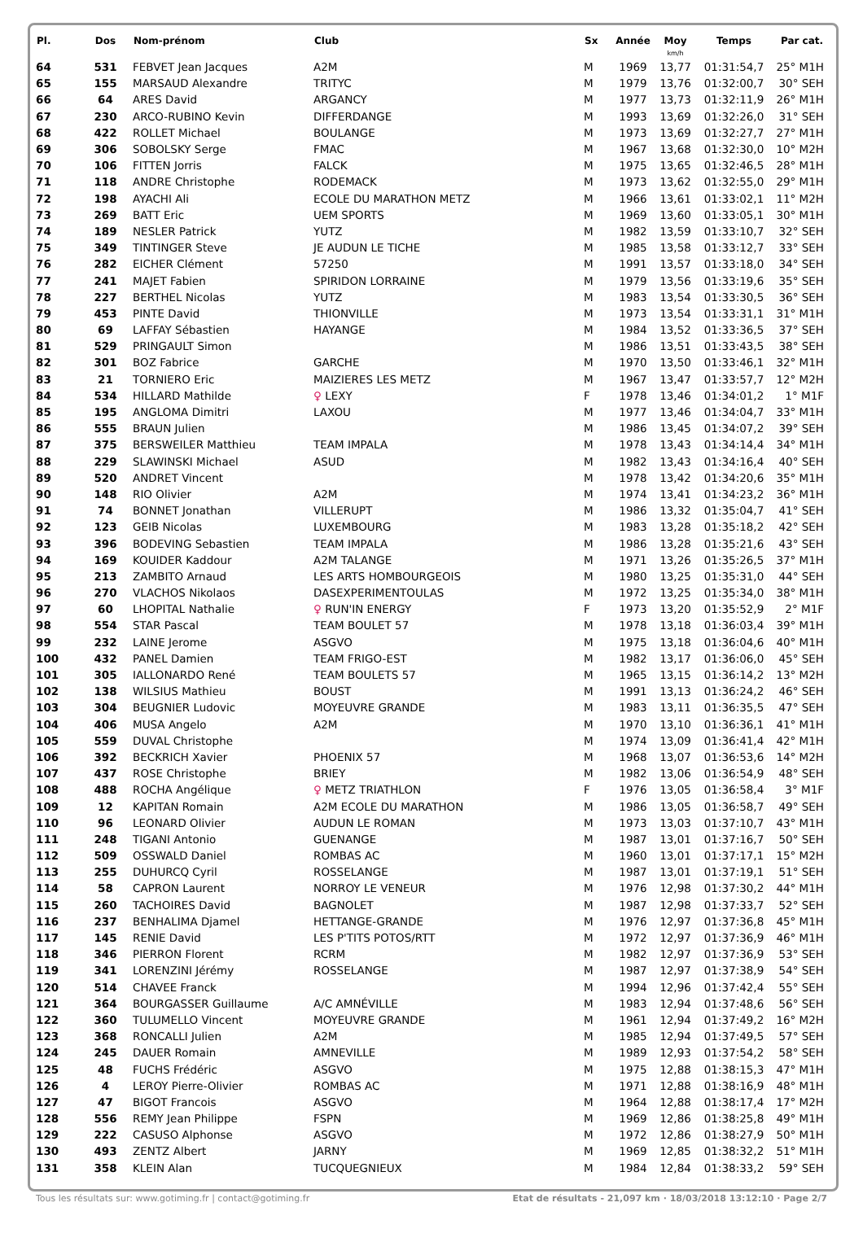| Pl. | Dos | Nom-prénom | Club | Sx | Année | Moy km/h | Temps | Par cat. |
| --- | --- | --- | --- | --- | --- | --- | --- | --- |
| 64 | 531 | FEBVET Jean Jacques | A2M | M | 1969 | 13,77 | 01:31:54,7 | 25° M1H |
| 65 | 155 | MARSAUD Alexandre | TRITYC | M | 1979 | 13,76 | 01:32:00,7 | 30° SEH |
| 66 | 64 | ARES David | ARGANCY | M | 1977 | 13,73 | 01:32:11,9 | 26° M1H |
| 67 | 230 | ARCO-RUBINO Kevin | DIFFERDANGE | M | 1993 | 13,69 | 01:32:26,0 | 31° SEH |
| 68 | 422 | ROLLET Michael | BOULANGE | M | 1973 | 13,69 | 01:32:27,7 | 27° M1H |
| 69 | 306 | SOBOLSKY Serge | FMAC | M | 1967 | 13,68 | 01:32:30,0 | 10° M2H |
| 70 | 106 | FITTEN Jorris | FALCK | M | 1975 | 13,65 | 01:32:46,5 | 28° M1H |
| 71 | 118 | ANDRE Christophe | RODEMACK | M | 1973 | 13,62 | 01:32:55,0 | 29° M1H |
| 72 | 198 | AYACHI Ali | ECOLE DU MARATHON METZ | M | 1966 | 13,61 | 01:33:02,1 | 11° M2H |
| 73 | 269 | BATT Eric | UEM SPORTS | M | 1969 | 13,60 | 01:33:05,1 | 30° M1H |
| 74 | 189 | NESLER Patrick | YUTZ | M | 1982 | 13,59 | 01:33:10,7 | 32° SEH |
| 75 | 349 | TINTINGER Steve | JE AUDUN LE TICHE | M | 1985 | 13,58 | 01:33:12,7 | 33° SEH |
| 76 | 282 | EICHER Clément | 57250 | M | 1991 | 13,57 | 01:33:18,0 | 34° SEH |
| 77 | 241 | MAJET Fabien | SPIRIDON LORRAINE | M | 1979 | 13,56 | 01:33:19,6 | 35° SEH |
| 78 | 227 | BERTHEL Nicolas | YUTZ | M | 1983 | 13,54 | 01:33:30,5 | 36° SEH |
| 79 | 453 | PINTE David | THIONVILLE | M | 1973 | 13,54 | 01:33:31,1 | 31° M1H |
| 80 | 69 | LAFFAY Sébastien | HAYANGE | M | 1984 | 13,52 | 01:33:36,5 | 37° SEH |
| 81 | 529 | PRINGAULT Simon | | M | 1986 | 13,51 | 01:33:43,5 | 38° SEH |
| 82 | 301 | BOZ Fabrice | GARCHE | M | 1970 | 13,50 | 01:33:46,1 | 32° M1H |
| 83 | 21 | TORNIERO Eric | MAIZIERES LES METZ | M | 1967 | 13,47 | 01:33:57,7 | 12° M2H |
| 84 | 534 | HILLARD Mathilde | ♀ LEXY | F | 1978 | 13,46 | 01:34:01,2 | 1° M1F |
| 85 | 195 | ANGLOMA Dimitri | LAXOU | M | 1977 | 13,46 | 01:34:04,7 | 33° M1H |
| 86 | 555 | BRAUN Julien | | M | 1986 | 13,45 | 01:34:07,2 | 39° SEH |
| 87 | 375 | BERSWEILER Matthieu | TEAM IMPALA | M | 1978 | 13,43 | 01:34:14,4 | 34° M1H |
| 88 | 229 | SLAWINSKI Michael | ASUD | M | 1982 | 13,43 | 01:34:16,4 | 40° SEH |
| 89 | 520 | ANDRET Vincent | | M | 1978 | 13,42 | 01:34:20,6 | 35° M1H |
| 90 | 148 | RIO Olivier | A2M | M | 1974 | 13,41 | 01:34:23,2 | 36° M1H |
| 91 | 74 | BONNET Jonathan | VILLERUPT | M | 1986 | 13,32 | 01:35:04,7 | 41° SEH |
| 92 | 123 | GEIB Nicolas | LUXEMBOURG | M | 1983 | 13,28 | 01:35:18,2 | 42° SEH |
| 93 | 396 | BODEVING Sebastien | TEAM IMPALA | M | 1986 | 13,28 | 01:35:21,6 | 43° SEH |
| 94 | 169 | KOUIDER Kaddour | A2M TALANGE | M | 1971 | 13,26 | 01:35:26,5 | 37° M1H |
| 95 | 213 | ZAMBITO Arnaud | LES ARTS HOMBOURGEOIS | M | 1980 | 13,25 | 01:35:31,0 | 44° SEH |
| 96 | 270 | VLACHOS Nikolaos | DASEXPERIMENTOULAS | M | 1972 | 13,25 | 01:35:34,0 | 38° M1H |
| 97 | 60 | LHOPITAL Nathalie | ♀ RUN'IN ENERGY | F | 1973 | 13,20 | 01:35:52,9 | 2° M1F |
| 98 | 554 | STAR Pascal | TEAM BOULET 57 | M | 1978 | 13,18 | 01:36:03,4 | 39° M1H |
| 99 | 232 | LAINE Jerome | ASGVO | M | 1975 | 13,18 | 01:36:04,6 | 40° M1H |
| 100 | 432 | PANEL Damien | TEAM FRIGO-EST | M | 1982 | 13,17 | 01:36:06,0 | 45° SEH |
| 101 | 305 | IALLONARDO René | TEAM BOULETS 57 | M | 1965 | 13,15 | 01:36:14,2 | 13° M2H |
| 102 | 138 | WILSIUS Mathieu | BOUST | M | 1991 | 13,13 | 01:36:24,2 | 46° SEH |
| 103 | 304 | BEUGNIER Ludovic | MOYEUVRE GRANDE | M | 1983 | 13,11 | 01:36:35,5 | 47° SEH |
| 104 | 406 | MUSA Angelo | A2M | M | 1970 | 13,10 | 01:36:36,1 | 41° M1H |
| 105 | 559 | DUVAL Christophe | | M | 1974 | 13,09 | 01:36:41,4 | 42° M1H |
| 106 | 392 | BECKRICH Xavier | PHOENIX 57 | M | 1968 | 13,07 | 01:36:53,6 | 14° M2H |
| 107 | 437 | ROSE Christophe | BRIEY | M | 1982 | 13,06 | 01:36:54,9 | 48° SEH |
| 108 | 488 | ROCHA Angélique | ♀ METZ TRIATHLON | F | 1976 | 13,05 | 01:36:58,4 | 3° M1F |
| 109 | 12 | KAPITAN Romain | A2M ECOLE DU MARATHON | M | 1986 | 13,05 | 01:36:58,7 | 49° SEH |
| 110 | 96 | LEONARD Olivier | AUDUN LE ROMAN | M | 1973 | 13,03 | 01:37:10,7 | 43° M1H |
| 111 | 248 | TIGANI Antonio | GUENANGE | M | 1987 | 13,01 | 01:37:16,7 | 50° SEH |
| 112 | 509 | OSSWALD Daniel | ROMBAS AC | M | 1960 | 13,01 | 01:37:17,1 | 15° M2H |
| 113 | 255 | DUHURCQ Cyril | ROSSELANGE | M | 1987 | 13,01 | 01:37:19,1 | 51° SEH |
| 114 | 58 | CAPRON Laurent | NORROY LE VENEUR | M | 1976 | 12,98 | 01:37:30,2 | 44° M1H |
| 115 | 260 | TACHOIRES David | BAGNOLET | M | 1987 | 12,98 | 01:37:33,7 | 52° SEH |
| 116 | 237 | BENHALIMA Djamel | HETTANGE-GRANDE | M | 1976 | 12,97 | 01:37:36,8 | 45° M1H |
| 117 | 145 | RENIE David | LES P'TITS POTOS/RTT | M | 1972 | 12,97 | 01:37:36,9 | 46° M1H |
| 118 | 346 | PIERRON Florent | RCRM | M | 1982 | 12,97 | 01:37:36,9 | 53° SEH |
| 119 | 341 | LORENZINI Jérémy | ROSSELANGE | M | 1987 | 12,97 | 01:37:38,9 | 54° SEH |
| 120 | 514 | CHAVEE Franck | | M | 1994 | 12,96 | 01:37:42,4 | 55° SEH |
| 121 | 364 | BOURGASSER Guillaume | A/C AMNÉVILLE | M | 1983 | 12,94 | 01:37:48,6 | 56° SEH |
| 122 | 360 | TULUMELLO Vincent | MOYEUVRE GRANDE | M | 1961 | 12,94 | 01:37:49,2 | 16° M2H |
| 123 | 368 | RONCALLI Julien | A2M | M | 1985 | 12,94 | 01:37:49,5 | 57° SEH |
| 124 | 245 | DAUER Romain | AMNEVILLE | M | 1989 | 12,93 | 01:37:54,2 | 58° SEH |
| 125 | 48 | FUCHS Frédéric | ASGVO | M | 1975 | 12,88 | 01:38:15,3 | 47° M1H |
| 126 | 4 | LEROY Pierre-Olivier | ROMBAS AC | M | 1971 | 12,88 | 01:38:16,9 | 48° M1H |
| 127 | 47 | BIGOT Francois | ASGVO | M | 1964 | 12,88 | 01:38:17,4 | 17° M2H |
| 128 | 556 | REMY Jean Philippe | FSPN | M | 1969 | 12,86 | 01:38:25,8 | 49° M1H |
| 129 | 222 | CASUSO Alphonse | ASGVO | M | 1972 | 12,86 | 01:38:27,9 | 50° M1H |
| 130 | 493 | ZENTZ Albert | JARNY | M | 1969 | 12,85 | 01:38:32,2 | 51° M1H |
| 131 | 358 | KLEIN Alan | TUCQUEGNIEUX | M | 1984 | 12,84 | 01:38:33,2 | 59° SEH |
Tous les résultats sur: www.gotiming.fr | contact@gotiming.fr Etat de résultats - 21,097 km · 18/03/2018 13:12:10 · Page 2/7